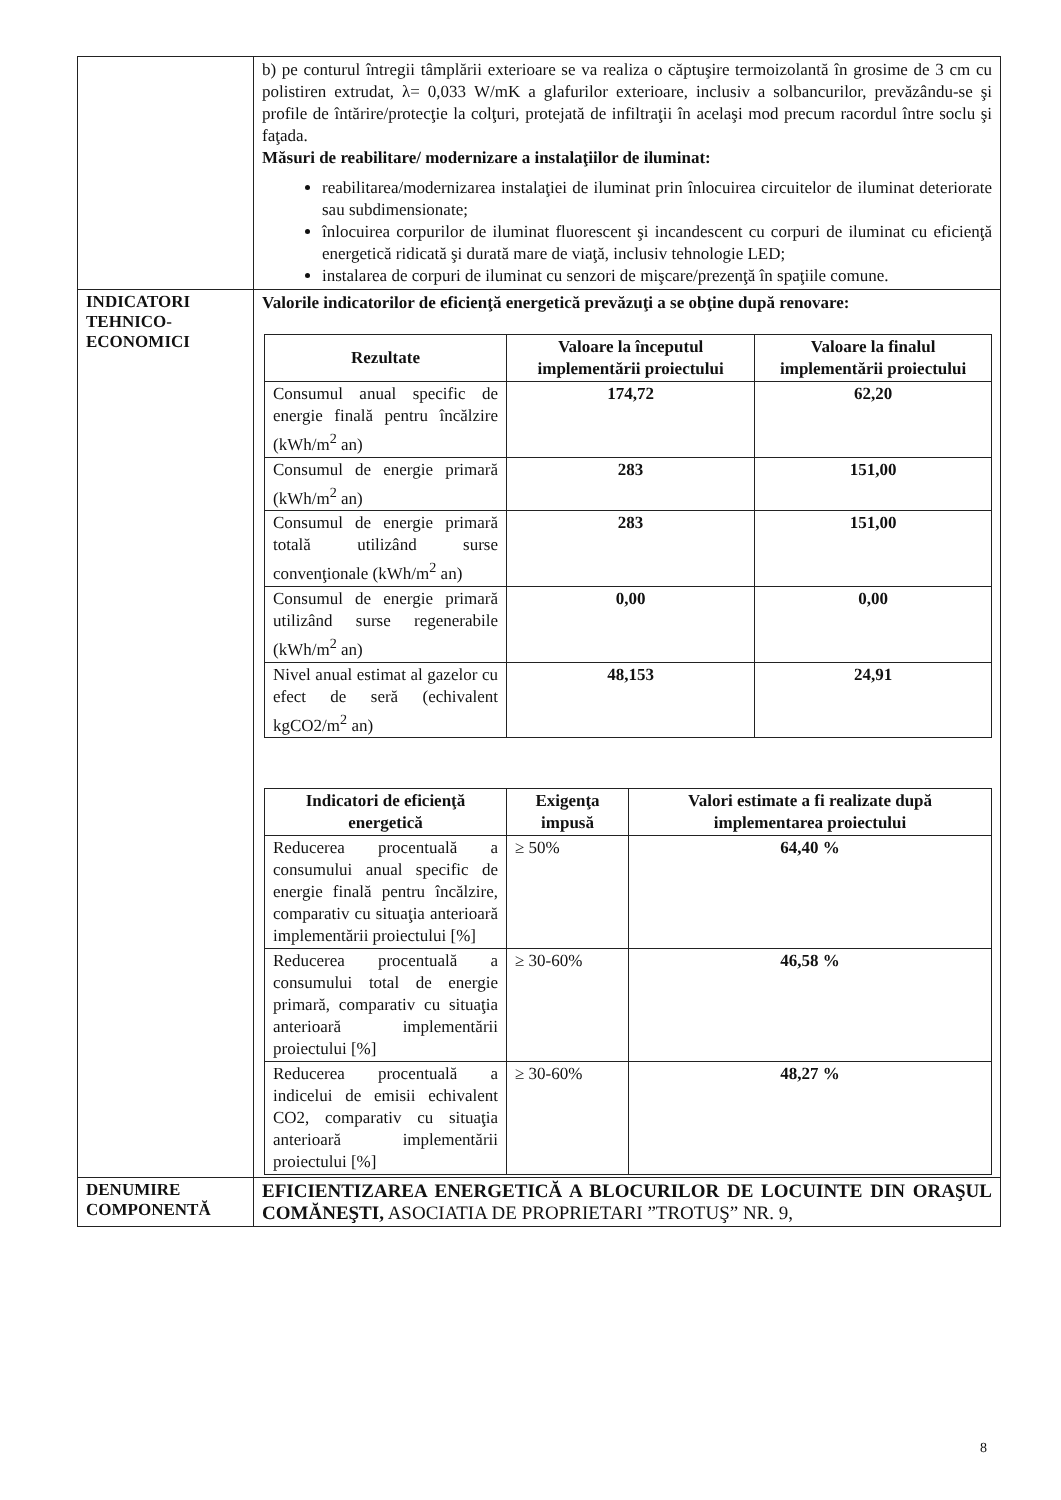| | b) pe conturul întregii tâmplării exterioare se va realiza o căptuşire termoizolantă în grosime de 3 cm cu polistiren extrudat, λ= 0,033 W/mK a glafurilor exterioare, inclusiv a solbancurilor, prevăzându-se şi profile de întărire/protecţie la colţuri, protejată de infiltraţii în acelaşi mod precum racordul între soclu şi faţada. Măsuri de reabilitare/ modernizare a instalaţiilor de iluminat: reabilitarea/modernizarea instalaţiei de iluminat prin înlocuirea circuitelor de iluminat deteriorate sau subdimensionate; înlocuirea corpurilor de iluminat fluorescent şi incandescent cu corpuri de iluminat cu eficienţă energetică ridicată şi durată mare de viaţă, inclusiv tehnologie LED; instalarea de corpuri de iluminat cu senzori de mişcare/prezenţă în spaţiile comune. |
| INDICATORI TEHNICO-ECONOMICI | Valorile indicatorilor de eficienţă energetică prevăzuţi a se obţine după renovare: / Rezultate / Valoare la începutul implementării proiectului / Valoare la finalul implementării proiectului / / --- / --- / --- / / Consumul anual specific de energie finală pentru încălzire (kWh/m<sup>2</sup> an) / 174,72 / 62,20 / / Consumul de energie primară (kWh/m<sup>2</sup> an) / 283 / 151,00 / / Consumul de energie primară totală utilizând surse convenţionale (kWh/m<sup>2</sup> an) / 283 / 151,00 / / Consumul de energie primară utilizând surse regenerabile (kWh/m<sup>2</sup> an) / 0,00 / 0,00 / / Nivel anual estimat al gazelor cu efect de seră (echivalent kgCO2/m<sup>2</sup> an) / 48,153 / 24,91 / / Indicatori de eficienţă energetică / Exigenţa impusă / Valori estimate a fi realizate după implementarea proiectului / / --- / --- / --- / / Reducerea procentuală a consumului anual specific de energie finală pentru încălzire, comparativ cu situaţia anterioară implementării proiectului [%] / ≥ 50% / 64,40 % / / Reducerea procentuală a consumului total de energie primară, comparativ cu situaţia anterioară implementării proiectului [%] / ≥ 30-60% / 46,58 % / / Reducerea procentuală a indicelui de emisii echivalent CO2, comparativ cu situaţia anterioară implementării proiectului [%] / ≥ 30-60% / 48,27 % / |
| DENUMIRE COMPONENTĂ | EFICIENTIZAREA ENERGETICĂ A BLOCURILOR DE LOCUINTE DIN ORAŞUL COMĂNEŞTI, ASOCIATIA DE PROPRIETARI ”TROTUŞ” NR. 9, |
8